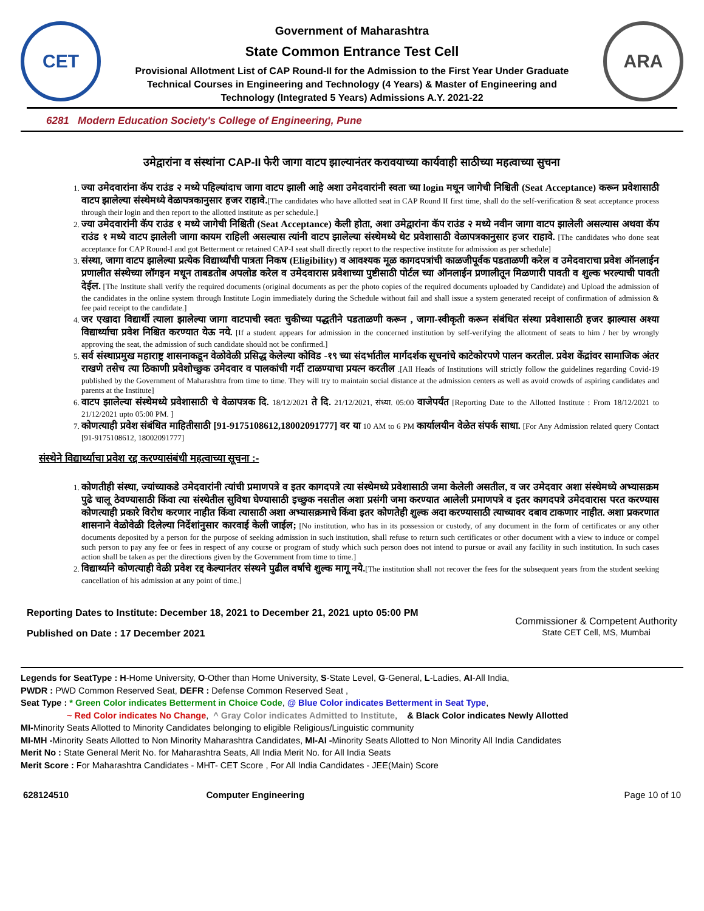CET
Government of Maharashtra
State Common Entrance Test Cell
Provisional Allotment List of CAP Round-II for the Admission to the First Year Under Graduate
Technical Courses in Engineering and Technology (4 Years) & Master of Engineering and
Technology (Integrated 5 Years) Admissions A.Y. 2021-22
ARA
6281 Modern Education Society's College of Engineering, Pune
उमेद्वारांना व संस्थांना CAP-II फेरी जागा वाटप झाल्यानंतर करावयाच्या कार्यवाही साठीच्या महत्वाच्या सुचना
1. ज्या उमेदवारांना कॅप राउंड २ मध्ये पहिल्यांदाच जागा वाटप झाली आहे अशा उमेदवारांनी स्वता च्या login मधून जागेची निश्चिती (Seat Acceptance) करून प्रवेशासाठी वाटप झालेल्या संस्थेमध्ये वेळापत्रकानुसार हजर राहावे.[The candidates who have allotted seat in CAP Round II first time, shall do the self-verification & seat acceptance process through their login and then report to the allotted institute as per schedule.]
2. ज्या उमेदवारांनी कॅप राउंड १ मध्ये जागेची निश्चिती (Seat Acceptance) केली होता, अशा उमेद्वारांना कॅप राउंड २ मध्ये नवीन जागा वाटप झालेली असल्यास अथवा कॅप राउंड १ मध्ये वाटप झालेली जागा कायम राहिली असल्यास त्यांनी वाटप झालेल्या संस्थेमध्ये थेट प्रवेशासाठी वेळापत्रकानुसार हजर राहावे. [The candidates who done seat acceptance for CAP Round-I and got Betterment or retained CAP-I seat shall directly report to the respective institute for admission as per schedule]
3. संस्था, जागा वाटप झालेल्या प्रत्येक विद्यार्थ्यांची पात्रता निकष (Eligibility) व आवश्यक मूळ कागदपत्रांची काळजीपूर्वक पडताळणी करेल व उमेदवाराचा प्रवेश ऑनलाईन प्रणालीत संस्थेच्या लॉगइन मधून ताबडतोब अपलोड करेल व उमेदवारास प्रवेशाच्या पुष्टीसाठी पोर्टल च्या ऑनलाईन प्रणालीतून मिळणारी पावती व शुल्क भरल्याची पावती देईल. [The Institute shall verify the required documents (original documents as per the photo copies of the required documents uploaded by Candidate) and Upload the admission of the candidates in the online system through Institute Login immediately during the Schedule without fail and shall issue a system generated receipt of confirmation of admission & fee paid receipt to the candidate.]
4. जर एखादा विद्यार्थी त्याला झालेल्या जागा वाटपाची स्वतः चुकीच्या पद्धतीने पडताळणी करून , जागा-स्वीकृती करून संबंधित संस्था प्रवेशासाठी हजर झाल्यास अश्या विद्यार्थ्याचा प्रवेश निश्चित करण्यात येऊ नये. [If a student appears for admission in the concerned institution by self-verifying the allotment of seats to him / her by wrongly approving the seat, the admission of such candidate should not be confirmed.]
5. सर्व संस्थाप्रमुख महाराष्ट्र शासनाकडून वेळोवेळी प्रसिद्ध केलेल्या कोविड -१९ च्या संदर्भातील मार्गदर्शक सूचनांचे काटेकोरपणे पालन करतील. प्रवेश केंद्रांवर सामाजिक अंतर राखणे तसेच त्या ठिकाणी प्रवेशोच्छुक उमेदवार व पालकांची गर्दी टाळण्याचा प्रयत्न करतील .[All Heads of Institutions will strictly follow the guidelines regarding Covid-19 published by the Government of Maharashtra from time to time. They will try to maintain social distance at the admission centers as well as avoid crowds of aspiring candidates and parents at the Institute]
6. वाटप झालेल्या संस्थेमध्ये प्रवेशासाठी चे वेळापत्रक दि. 18/12/2021 ते दि. 21/12/2021, संध्या. 05:00 वाजेपर्यंत [Reporting Date to the Allotted Institute : From 18/12/2021 to 21/12/2021 upto 05:00 PM. ]
7. कोणत्याही प्रवेश संबंधित माहितीसाठी [91-9175108612,18002091777] वर या 10 AM to 6 PM कार्यालयीन वेळेत संपर्क साधा. [For Any Admission related query Contact [91-9175108612, 18002091777]
संस्थेने विद्यार्थ्याचा प्रवेश रद्द करण्यासंबंधी महत्वाच्या सूचना :-
1. कोणतीही संस्था, ज्यांच्याकडे उमेदवारांनी त्यांची प्रमाणपत्रे व इतर कागदपत्रे त्या संस्थेमध्ये प्रवेशासाठी जमा केलेली असतील, व जर उमेदवार अशा संस्थेमध्ये अभ्यासक्रम पुढे चालू ठेवण्यासाठी किंवा त्या संस्थेतील सुविधा घेण्यासाठी इच्छुक नसतील अशा प्रसंगी जमा करण्यात आलेली प्रमाणपत्रे व इतर कागदपत्रे उमेदवारास परत करण्यास कोणत्याही प्रकारे विरोध करणार नाहीत किंवा त्यासाठी अशा अभ्यासक्रमाचे किंवा इतर कोणतेही शुल्क अदा करण्यासाठी त्याच्यावर दबाव टाकणार नाहीत. अशा प्रकरणात शासनाने वेळोवेळी दिलेल्या निर्देशांनुसार कारवाई केली जाईल; [No institution, who has in its possession or custody, of any document in the form of certificates or any other documents deposited by a person for the purpose of seeking admission in such institution, shall refuse to return such certificates or other document with a view to induce or compel such person to pay any fee or fees in respect of any course or program of study which such person does not intend to pursue or avail any facility in such institution. In such cases action shall be taken as per the directions given by the Government from time to time.]
2. विद्यार्थ्याने कोणत्याही वेळी प्रवेश रद्द केल्यानंतर संस्थने पुढील वर्षाचे शुल्क मागू नये.[The institution shall not recover the fees for the subsequent years from the student seeking cancellation of his admission at any point of time.]
Reporting Dates to Institute: December 18, 2021 to December 21, 2021 upto 05:00 PM
Published on Date : 17 December 2021
Commissioner & Competent Authority
State CET Cell, MS, Mumbai
Legends for SeatType : H-Home University, O-Other than Home University, S-State Level, G-General, L-Ladies, AI-All India,
PWDR : PWD Common Reserved Seat, DEFR : Defense Common Reserved Seat ,
Seat Type : * Green Color indicates Betterment in Choice Code, @ Blue Color indicates Betterment in Seat Type,
~ Red Color indicates No Change, ^ Gray Color indicates Admitted to Institute, & Black Color indicates Newly Allotted
MI-Minority Seats Allotted to Minority Candidates belonging to eligible Religious/Linguistic community
MI-MH -Minority Seats Allotted to Non Minority Maharashtra Candidates, MI-AI -Minority Seats Allotted to Non Minority All India Candidates
Merit No : State General Merit No. for Maharashtra Seats, All India Merit No. for All India Seats
Merit Score : For Maharashtra Candidates - MHT- CET Score , For All India Candidates - JEE(Main) Score
628124510 Computer Engineering Page 10 of 10